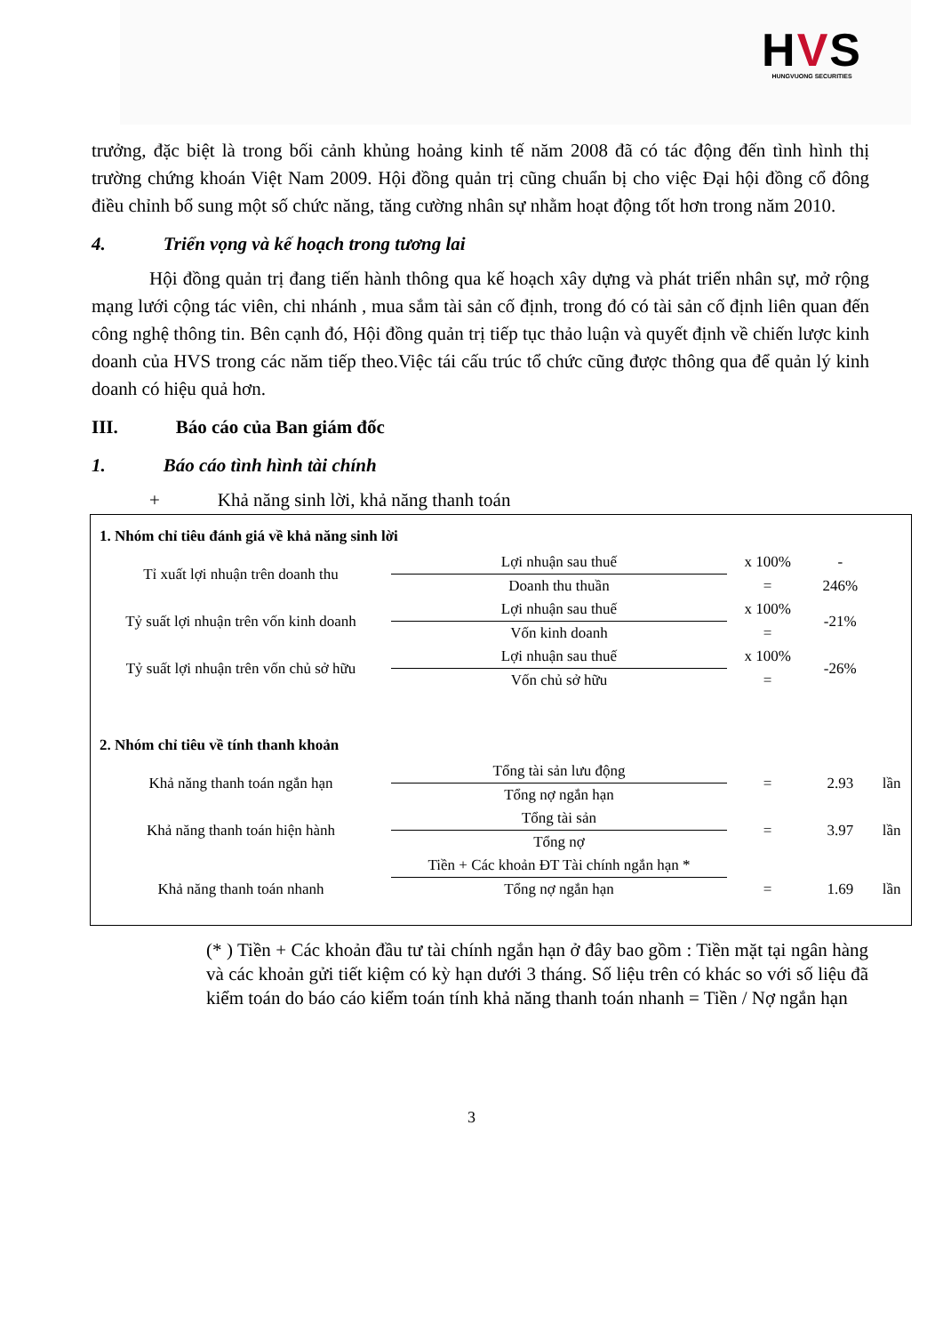HVS
HUNGVUONG SECURITIES
trưởng, đặc biệt là trong bối cảnh khủng hoảng kinh tế năm 2008 đã có tác động đến tình hình thị trường chứng khoán Việt Nam 2009. Hội đồng quản trị cũng chuẩn bị cho việc Đại hội đồng cổ đông điều chỉnh bổ sung một số chức năng, tăng cường nhân sự nhằm hoạt động tốt hơn trong năm 2010.
4. Triển vọng và kế hoạch trong tương lai
Hội đồng quản trị đang tiến hành thông qua kế hoạch xây dựng và phát triển nhân sự, mở rộng mạng lưới cộng tác viên, chi nhánh , mua sắm tài sản cố định, trong đó có tài sản cố định liên quan đến công nghệ thông tin. Bên cạnh đó, Hội đồng quản trị tiếp tục thảo luận và quyết định về chiến lược kinh doanh của HVS trong các năm tiếp theo.Việc tái cấu trúc tổ chức cũng được thông qua để quản lý kinh doanh có hiệu quả hơn.
III. Báo cáo của Ban giám đốc
1. Báo cáo tình hình tài chính
+ Khả năng sinh lời, khả năng thanh toán
| 1. Nhóm chỉ tiêu đánh giá về khả năng sinh lời | | | | |
| Tỉ xuất lợi nhuận trên doanh thu | Lợi nhuận sau thuế | x 100% | - | |
| | Doanh thu thuần | = | 246% | |
| Tỷ suất lợi nhuận trên vốn kinh doanh | Lợi nhuận sau thuế | x 100% | -21% | |
| | Vốn kinh doanh | = | | |
| Tỷ suất lợi nhuận trên vốn chủ sở hữu | Lợi nhuận sau thuế | x 100% | -26% | |
| | Vốn chủ sở hữu | = | | |
| 2. Nhóm chỉ tiêu về tính thanh khoản | | | | |
| Khả năng thanh toán ngắn hạn | Tổng tài sản lưu động | = | 2.93 | lần |
| | Tổng nợ ngắn hạn | | | |
| Khả năng thanh toán hiện hành | Tổng tài sản | = | 3.97 | lần |
| | Tổng nợ | | | |
| Khả năng thanh toán nhanh | Tiền + Các khoản ĐT Tài chính ngắn hạn * | = | 1.69 | lần |
| | Tổng nợ ngắn hạn | | | |
(* ) Tiền + Các khoản đầu tư tài chính ngắn hạn ở đây bao gồm : Tiền mặt tại ngân hàng và các khoản gửi tiết kiệm có kỳ hạn dưới 3 tháng. Số liệu trên có khác so với số liệu đã kiểm toán do báo cáo kiểm toán tính khả năng thanh toán nhanh = Tiền / Nợ ngắn hạn
3